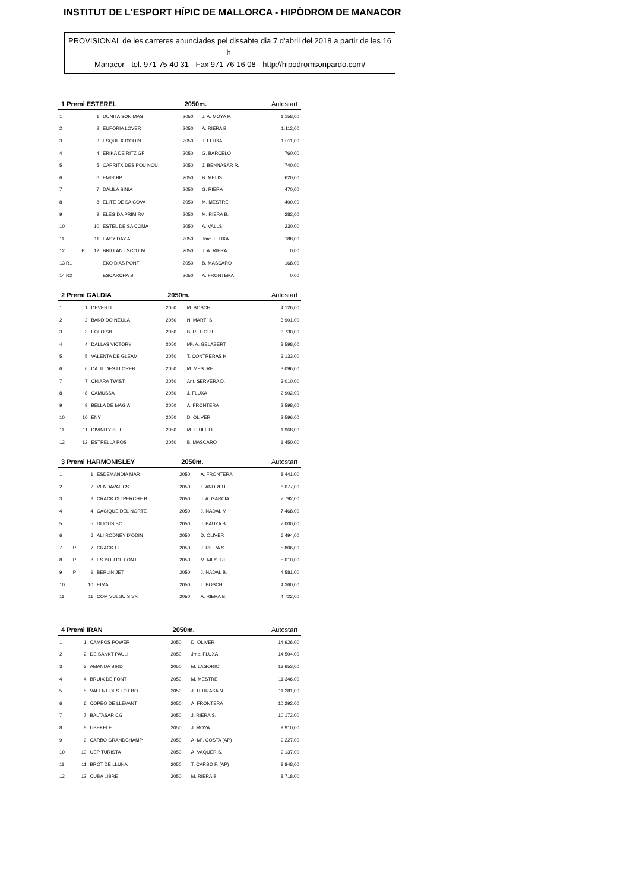INSTITUT DE L'ESPORT HÍPIC DE MALLORCA - HIPÒDROM DE MANACOR
PROVISIONAL de les carreres anunciades pel dissabte dia 7 d'abril del 2018 a partir de les 16 h.
Manacor - tel. 971 75 40 31 - Fax 971 76 16 08 - http://hipodromsonpardo.com/
| 1 Premi ESTEREL | | | | 2050m. | | Autostart |
| --- | --- | --- | --- | --- | --- | --- |
| 1 | | 1 | DUNITA SON MAS | 2050 | J. A. MOYA P. | 1.158,00 |
| 2 | | 2 | EUFORIA LOVER | 2050 | A. RIERA B. | 1.112,00 |
| 3 | | 3 | ESQUITX D'ODIN | 2050 | J. FLUXA | 1.011,00 |
| 4 | | 4 | ERIKA DE RITZ GF | 2050 | G. BARCELO | 760,00 |
| 5 | | 5 | CAPRITX DES POU NOU | 2050 | J. BENNASAR R. | 740,00 |
| 6 | | 6 | EMIR BP | 2050 | B. MELIS | 620,00 |
| 7 | | 7 | DALILA SINIA | 2050 | G. RIERA | 470,00 |
| 8 | | 8 | ELITE DE SA COVA | 2050 | M. MESTRE | 400,00 |
| 9 | | 9 | ELEGIDA PRIM RV | 2050 | M. RIERA B. | 282,00 |
| 10 | | 10 | ESTEL DE SA COMA | 2050 | A. VALLS | 230,00 |
| 11 | | 11 | EASY DAY A | 2050 | Jme. FLUXA | 188,00 |
| 12 | P | 12 | BRILLANT SCOT M | 2050 | J. A. RIERA | 0,00 |
| 13 R1 | | | EKO D'AS PONT | 2050 | B. MASCARO | 168,00 |
| 14 R2 | | | ESCARCHA B | 2050 | A. FRONTERA | 0,00 |
| 2 Premi GALDIA | | | | 2050m. | | Autostart |
| --- | --- | --- | --- | --- | --- | --- |
| 1 | | 1 | DEVERTIT | 2050 | M. BOSCH | 4.126,00 |
| 2 | | 2 | BANDIDO NEULA | 2050 | N. MARTI S. | 3.901,00 |
| 3 | | 3 | EOLO SB | 2050 | B. RIUTORT | 3.730,00 |
| 4 | | 4 | DALLAS VICTORY | 2050 | Mª. A. GELABERT | 3.598,00 |
| 5 | | 5 | VALENTA DE GLEAM | 2050 | T. CONTRERAS H. | 3.133,00 |
| 6 | | 6 | DATIL DES LLORER | 2050 | M. MESTRE | 3.096,00 |
| 7 | | 7 | CHIARA TWIST | 2050 | Ant. SERVERA D. | 3.010,00 |
| 8 | | 8 | CAMUSSA | 2050 | J. FLUXA | 2.902,00 |
| 9 | | 9 | BELLA DE MAGIA | 2050 | A. FRONTERA | 2.598,00 |
| 10 | | 10 | ENY | 2050 | D. OLIVER | 2.596,00 |
| 11 | | 11 | DIVINITY BET | 2050 | M. LLULL LL. | 1.968,00 |
| 12 | | 12 | ESTRELLA ROS | 2050 | B. MASCARO | 1.450,00 |
| 3 Premi HARMONISLEY | | | | 2050m. | | Autostart |
| --- | --- | --- | --- | --- | --- | --- |
| 1 | | 1 | ESDEMANDIA MAR | 2050 | A. FRONTERA | 8.441,00 |
| 2 | | 2 | VENDAVAL CS | 2050 | F. ANDREU | 8.077,00 |
| 3 | | 3 | CRACK DU PERCHE B | 2050 | J. A. GARCIA | 7.792,00 |
| 4 | | 4 | CACIQUE DEL NORTE | 2050 | J. NADAL M. | 7.468,00 |
| 5 | | 5 | DIJOUS BO | 2050 | J. BAUZA B. | 7.000,00 |
| 6 | | 6 | ALI RODNEY D'ODIN | 2050 | D. OLIVER | 6.494,00 |
| 7 | P | 7 | CRACK LE | 2050 | J. RIERA S. | 5.806,00 |
| 8 | P | 8 | ES BOU DE FONT | 2050 | M. MESTRE | 5.010,00 |
| 9 | P | 9 | BERLIN JET | 2050 | J. NADAL B. | 4.581,00 |
| 10 | | 10 | EIMA | 2050 | T. BOSCH | 4.360,00 |
| 11 | | 11 | COM VULGUIS VX | 2050 | A. RIERA B. | 4.722,00 |
| 4 Premi IRAN | | | | 2050m. | | Autostart |
| --- | --- | --- | --- | --- | --- | --- |
| 1 | | 1 | CAMPOS POWER | 2050 | D. OLIVER | 14.926,00 |
| 2 | | 2 | DE SANKT PAULI | 2050 | Jme. FLUXA | 14.504,00 |
| 3 | | 3 | AMANDA BIRD | 2050 | M. LAGORIO | 13.653,00 |
| 4 | | 4 | BRUIX DE FONT | 2050 | M. MESTRE | 11.346,00 |
| 5 | | 5 | VALENT DES TOT BO | 2050 | J. TERRASA N. | 11.281,00 |
| 6 | | 6 | COPEO DE LLEVANT | 2050 | A. FRONTERA | 10.292,00 |
| 7 | | 7 | BALTASAR CG | 2050 | J. RIERA S. | 10.172,00 |
| 8 | | 8 | UBEKELE | 2050 | J. MOYA | 9.910,00 |
| 9 | | 9 | CARBO GRANDCHAMP | 2050 | A. Mª. COSTA (AP) | 9.227,00 |
| 10 | | 10 | UEP TURISTA | 2050 | A. VAQUER S. | 9.137,00 |
| 11 | | 11 | BROT DE LLUNA | 2050 | T. CARBO F. (AP) | 8.848,00 |
| 12 | | 12 | CUBA LIBRE | 2050 | M. RIERA B. | 8.718,00 |